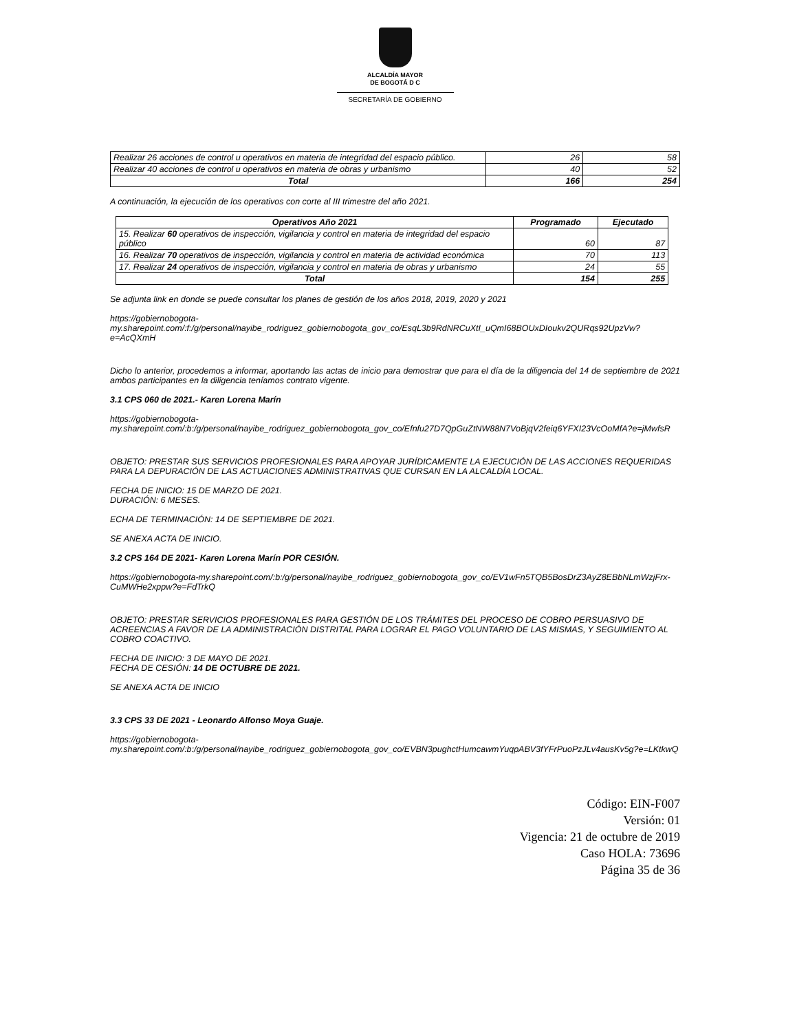ALCALDÍA MAYOR
DE BOGOTÁ D C
SECRETARÍA DE GOBIERNO
| Realizar 26 acciones de control u operativos en materia de integridad del espacio público. | 26 | 58 |
| Realizar 40 acciones de control u operativos en materia de obras y urbanismo | 40 | 52 |
| Total | 166 | 254 |
A continuación, la ejecución de los operativos con corte al III trimestre del año 2021.
| Operativos Año 2021 | Programado | Ejecutado |
| --- | --- | --- |
| 15. Realizar 60 operativos de inspección, vigilancia y control en materia de integridad del espacio público | 60 | 87 |
| 16. Realizar 70 operativos de inspección, vigilancia y control en materia de actividad económica | 70 | 113 |
| 17. Realizar 24 operativos de inspección, vigilancia y control en materia de obras y urbanismo | 24 | 55 |
| Total | 154 | 255 |
Se adjunta link en donde se puede consultar los planes de gestión de los años 2018, 2019, 2020 y 2021
https://gobiernobogota-
my.sharepoint.com/:f:/g/personal/nayibe_rodriguez_gobiernobogota_gov_co/EsqL3b9RdNRCuXtI_uQmI68BOUxDIoukv2QURqs92UpzVw?e=AcQXmH
Dicho lo anterior, procedemos a informar, aportando las actas de inicio para demostrar que para el día de la diligencia del 14 de septiembre de 2021 ambos participantes en la diligencia teníamos contrato vigente.
3.1 CPS 060 de 2021.- Karen Lorena Marín
https://gobiernobogota-
my.sharepoint.com/:b:/g/personal/nayibe_rodriguez_gobiernobogota_gov_co/Efnfu27D7QpGuZtNW88N7VoBjqV2feiq6YFXI23VcOoMfA?e=jMwfsR
OBJETO: PRESTAR SUS SERVICIOS PROFESIONALES PARA APOYAR JURÍDICAMENTE LA EJECUCIÓN DE LAS ACCIONES REQUERIDAS PARA LA DEPURACIÓN DE LAS ACTUACIONES ADMINISTRATIVAS QUE CURSAN EN LA ALCALDÍA LOCAL.
FECHA DE INICIO: 15 DE MARZO DE 2021.
DURACIÓN: 6 MESES.
ECHA DE TERMINACIÓN: 14 DE SEPTIEMBRE DE 2021.
SE ANEXA ACTA DE INICIO.
3.2 CPS 164 DE 2021- Karen Lorena Marín POR CESIÓN.
https://gobiernobogota-my.sharepoint.com/:b:/g/personal/nayibe_rodriguez_gobiernobogota_gov_co/EV1wFn5TQB5BosDrZ3AyZ8EBbNLmWzjFrx-CuMWHe2xppw?e=FdTrkQ
OBJETO: PRESTAR SERVICIOS PROFESIONALES PARA GESTIÓN DE LOS TRÁMITES DEL PROCESO DE COBRO PERSUASIVO DE ACREENCIAS A FAVOR DE LA ADMINISTRACIÓN DISTRITAL PARA LOGRAR EL PAGO VOLUNTARIO DE LAS MISMAS, Y SEGUIMIENTO AL COBRO COACTIVO.
FECHA DE INICIO: 3 DE MAYO DE 2021.
FECHA DE CESIÓN: 14 DE OCTUBRE DE 2021.
SE ANEXA ACTA DE INICIO
3.3 CPS 33 DE 2021 - Leonardo Alfonso Moya Guaje.
https://gobiernobogota-
my.sharepoint.com/:b:/g/personal/nayibe_rodriguez_gobiernobogota_gov_co/EVBN3pughctHumcawmYuqpABV3fYFrPuoPzJLv4ausKv5g?e=LKtkwQ
Código: EIN-F007
Versión: 01
Vigencia: 21 de octubre de 2019
Caso HOLA: 73696
Página 35 de 36